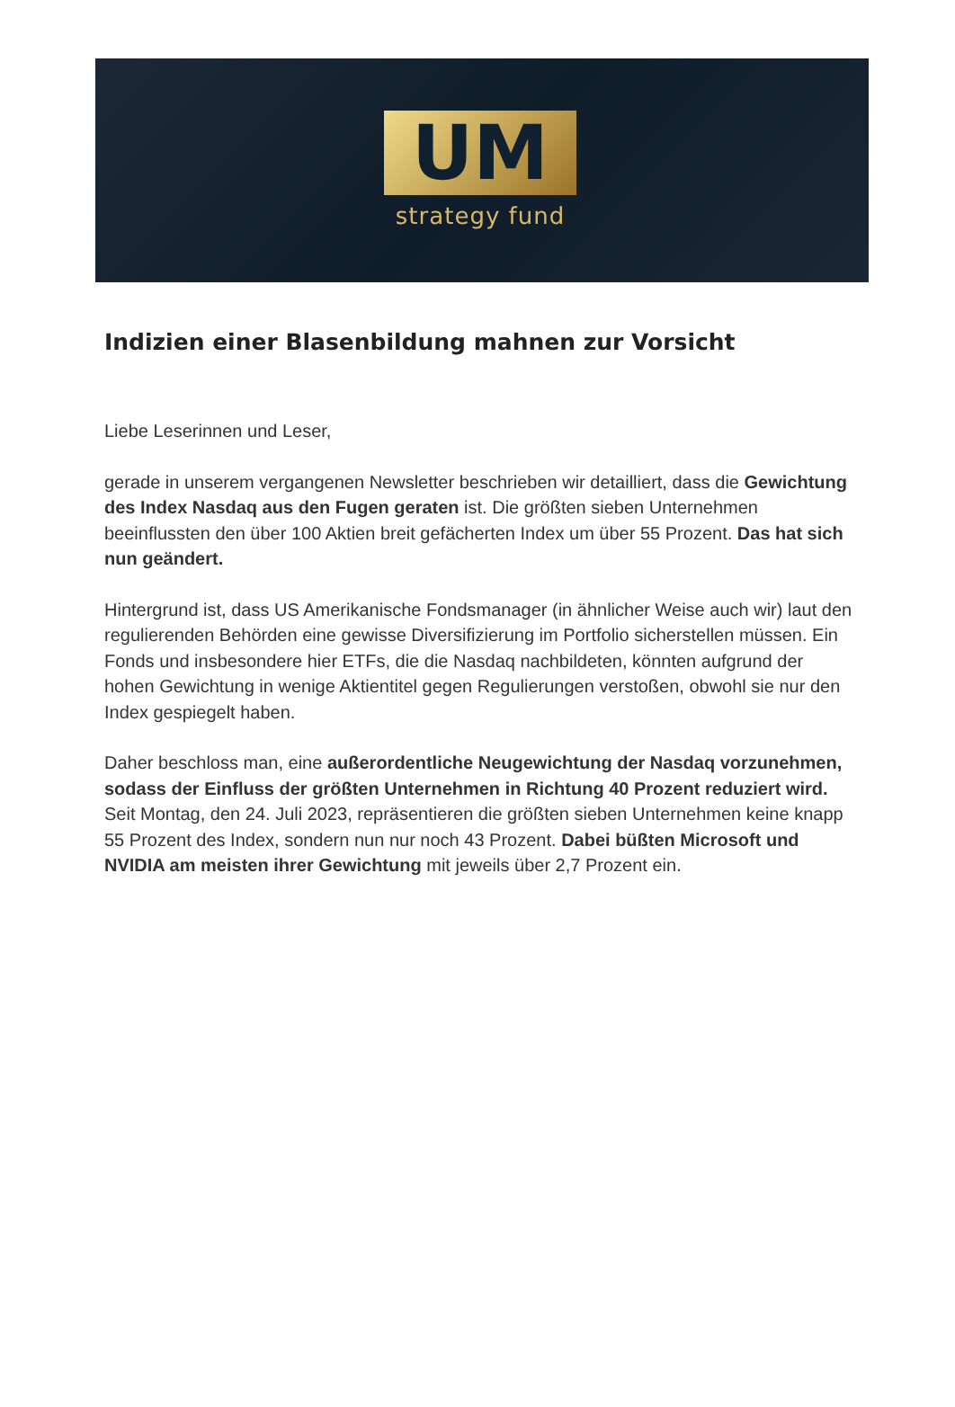UM
strategy fund
Indizien einer Blasenbildung mahnen zur Vorsicht
Liebe Leserinnen und Leser,
gerade in unserem vergangenen Newsletter beschrieben wir detailliert, dass die Gewichtung des Index Nasdaq aus den Fugen geraten ist. Die größten sieben Unternehmen beeinflussten den über 100 Aktien breit gefächerten Index um über 55 Prozent. Das hat sich nun geändert.
Hintergrund ist, dass US Amerikanische Fondsmanager (in ähnlicher Weise auch wir) laut den regulierenden Behörden eine gewisse Diversifizierung im Portfolio sicherstellen müssen. Ein Fonds und insbesondere hier ETFs, die die Nasdaq nachbildeten, könnten aufgrund der hohen Gewichtung in wenige Aktientitel gegen Regulierungen verstoßen, obwohl sie nur den Index gespiegelt haben.
Daher beschloss man, eine außerordentliche Neugewichtung der Nasdaq vorzunehmen, sodass der Einfluss der größten Unternehmen in Richtung 40 Prozent reduziert wird. Seit Montag, den 24. Juli 2023, repräsentieren die größten sieben Unternehmen keine knapp 55 Prozent des Index, sondern nun nur noch 43 Prozent. Dabei büßten Microsoft und NVIDIA am meisten ihrer Gewichtung mit jeweils über 2,7 Prozent ein.